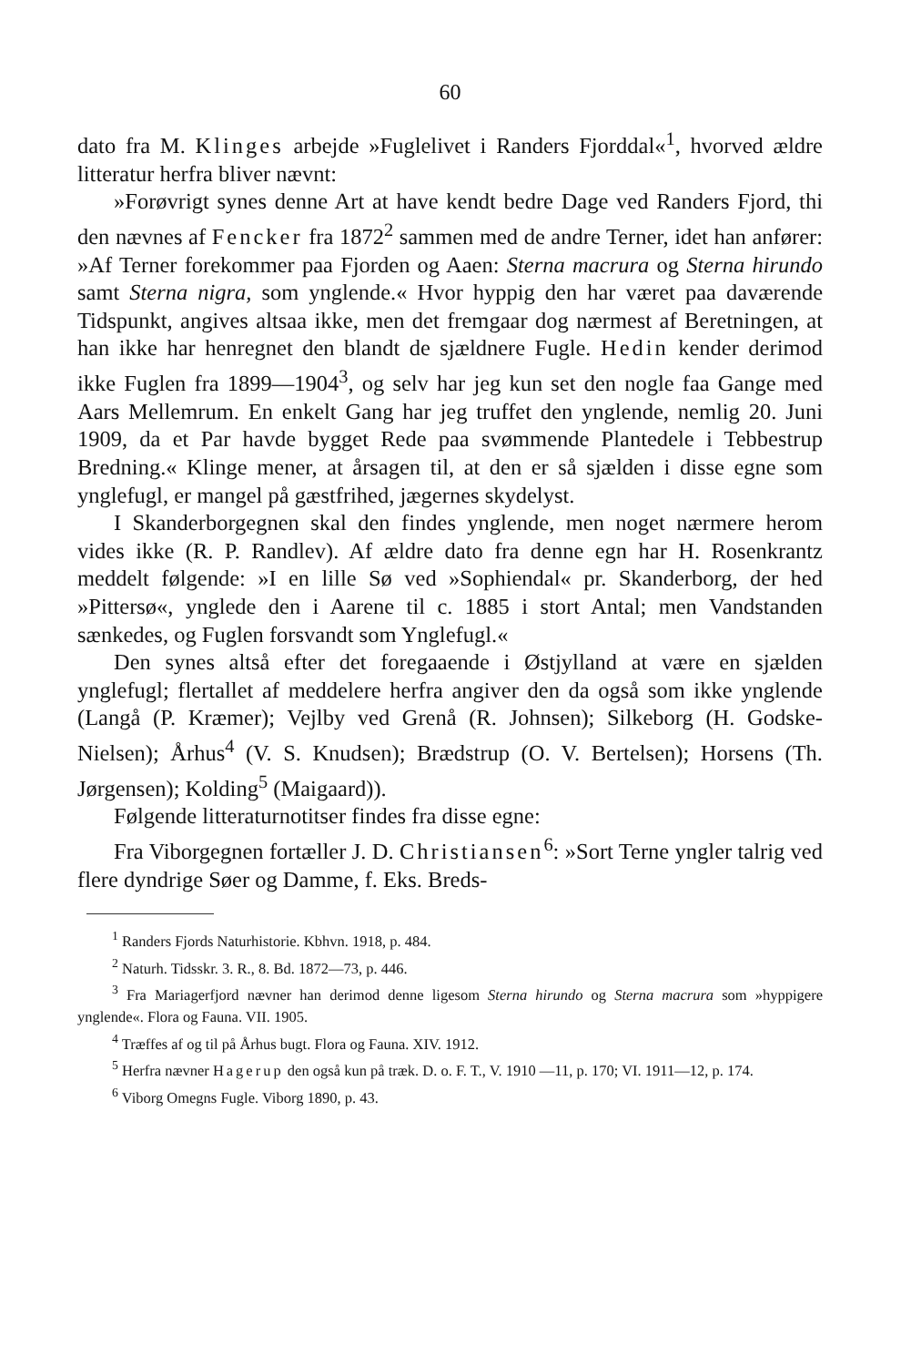60
dato fra M. Klinges arbejde »Fuglelivet i Randers Fjorddal«<sup>1</sup>, hvorved ældre litteratur herfra bliver nævnt:
»Forøvrigt synes denne Art at have kendt bedre Dage ved Randers Fjord, thi den nævnes af Fencker fra 1872<sup>2</sup> sammen med de andre Terner, idet han anfører: »Af Terner forekommer paa Fjorden og Aaen: Sterna macrura og Sterna hirundo samt Sterna nigra, som ynglende.« Hvor hyppig den har været paa daværende Tidspunkt, angives altsaa ikke, men det fremgaar dog nærmest af Beretningen, at han ikke har henregnet den blandt de sjældnere Fugle. Hedin kender derimod ikke Fuglen fra 1899—1904<sup>3</sup>, og selv har jeg kun set den nogle faa Gange med Aars Mellemrum. En enkelt Gang har jeg truffet den ynglende, nemlig 20. Juni 1909, da et Par havde bygget Rede paa svømmende Plantedele i Tebbestrup Bredning.« Klinge mener, at årsagen til, at den er så sjælden i disse egne som ynglefugl, er mangel på gæstfrihed, jægernes skydelyst.
I Skanderborgegnen skal den findes ynglende, men noget nærmere herom vides ikke (R. P. Randlev). Af ældre dato fra denne egn har H. Rosenkrantz meddelt følgende: »I en lille Sø ved »Sophiendal« pr. Skanderborg, der hed »Pittersø«, ynglede den i Aarene til c. 1885 i stort Antal; men Vandstanden sænkedes, og Fuglen forsvandt som Ynglefugl.«
Den synes altså efter det foregaaende i Østjylland at være en sjælden ynglefugl; flertallet af meddelere herfra angiver den da også som ikke ynglende (Langå (P. Kræmer); Vejlby ved Grenå (R. Johnsen); Silkeborg (H. Godske-Nielsen); Århus<sup>4</sup> (V. S. Knudsen); Brædstrup (O. V. Bertelsen); Horsens (Th. Jørgensen); Kolding<sup>5</sup> (Maigaard)).
Følgende litteraturnotitser findes fra disse egne:
Fra Viborgegnen fortæller J. D. Christiansen<sup>6</sup>: »Sort Terne yngler talrig ved flere dyndrige Søer og Damme, f. Eks. Breds-
<sup>1</sup> Randers Fjords Naturhistorie. Kbhvn. 1918, p. 484.
<sup>2</sup> Naturh. Tidsskr. 3. R., 8. Bd. 1872—73, p. 446.
<sup>3</sup> Fra Mariagerfjord nævner han derimod denne ligesom Sterna hirundo og Sterna macrura som »hyppigere ynglende«. Flora og Fauna. VII. 1905.
<sup>4</sup> Træffes af og til på Århus bugt. Flora og Fauna. XIV. 1912.
<sup>5</sup> Herfra nævner Hagerup den også kun på træk. D. o. F. T., V. 1910 —11, p. 170; VI. 1911—12, p. 174.
<sup>6</sup> Viborg Omegns Fugle. Viborg 1890, p. 43.